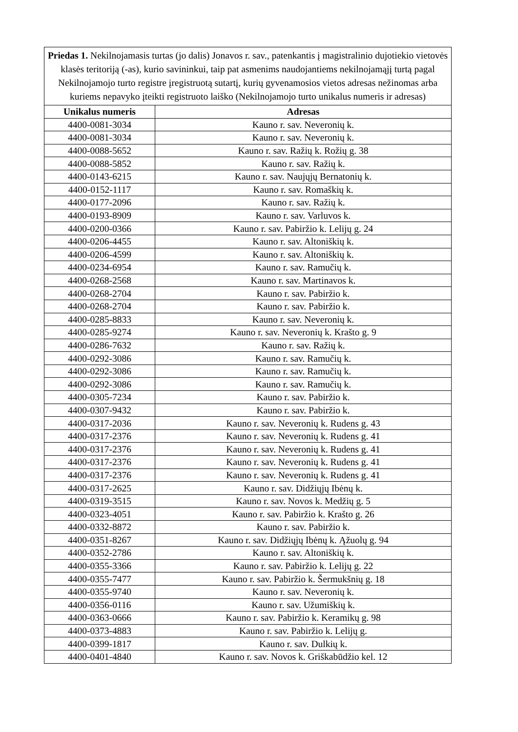| Priedas 1. Nekilnojamasis turtas (jo dalis) Jonavos r. sav., patenkantis į magistralinio dujotiekio vietovės klasės teritoriją (-as), kurio savininkui, taip pat asmenims naudojantiems nekilnojamąjį turtą pagal Nekilnojamojo turto registre įregistruotą sutartį, kurių gyvenamosios vietos adresas nežinomas arba kuriems nepavyko įteikti registruoto laiško (Nekilnojamojo turto unikalus numeris ir adresas) | |
| Unikalus numeris | Adresas |
| 4400-0081-3034 | Kauno r. sav. Neveronių k. |
| 4400-0081-3034 | Kauno r. sav. Neveronių k. |
| 4400-0088-5652 | Kauno r. sav. Ražių k. Rožių g. 38 |
| 4400-0088-5852 | Kauno r. sav. Ražių k. |
| 4400-0143-6215 | Kauno r. sav. Naujųjų Bernatonių k. |
| 4400-0152-1117 | Kauno r. sav. Romaškių k. |
| 4400-0177-2096 | Kauno r. sav. Ražių k. |
| 4400-0193-8909 | Kauno r. sav. Varluvos k. |
| 4400-0200-0366 | Kauno r. sav. Pabiržio k. Lelijų g. 24 |
| 4400-0206-4455 | Kauno r. sav. Altoniškių k. |
| 4400-0206-4599 | Kauno r. sav. Altoniškių k. |
| 4400-0234-6954 | Kauno r. sav. Ramučių k. |
| 4400-0268-2568 | Kauno r. sav. Martinavos k. |
| 4400-0268-2704 | Kauno r. sav. Pabiržio k. |
| 4400-0268-2704 | Kauno r. sav. Pabiržio k. |
| 4400-0285-8833 | Kauno r. sav. Neveronių k. |
| 4400-0285-9274 | Kauno r. sav. Neveronių k. Krašto g. 9 |
| 4400-0286-7632 | Kauno r. sav. Ražių k. |
| 4400-0292-3086 | Kauno r. sav. Ramučių k. |
| 4400-0292-3086 | Kauno r. sav. Ramučių k. |
| 4400-0292-3086 | Kauno r. sav. Ramučių k. |
| 4400-0305-7234 | Kauno r. sav. Pabiržio k. |
| 4400-0307-9432 | Kauno r. sav. Pabiržio k. |
| 4400-0317-2036 | Kauno r. sav. Neveronių k. Rudens g. 43 |
| 4400-0317-2376 | Kauno r. sav. Neveronių k. Rudens g. 41 |
| 4400-0317-2376 | Kauno r. sav. Neveronių k. Rudens g. 41 |
| 4400-0317-2376 | Kauno r. sav. Neveronių k. Rudens g. 41 |
| 4400-0317-2376 | Kauno r. sav. Neveronių k. Rudens g. 41 |
| 4400-0317-2625 | Kauno r. sav. Didžiųjų Ibėnų k. |
| 4400-0319-3515 | Kauno r. sav. Novos k. Medžių g. 5 |
| 4400-0323-4051 | Kauno r. sav. Pabiržio k. Krašto g. 26 |
| 4400-0332-8872 | Kauno r. sav. Pabiržio k. |
| 4400-0351-8267 | Kauno r. sav. Didžiųjų Ibėnų k. Ąžuolų g. 94 |
| 4400-0352-2786 | Kauno r. sav. Altoniškių k. |
| 4400-0355-3366 | Kauno r. sav. Pabiržio k. Lelijų g. 22 |
| 4400-0355-7477 | Kauno r. sav. Pabiržio k. Šermukšnių g. 18 |
| 4400-0355-9740 | Kauno r. sav. Neveronių k. |
| 4400-0356-0116 | Kauno r. sav. Užumiškių k. |
| 4400-0363-0666 | Kauno r. sav. Pabiržio k. Keramikų g. 98 |
| 4400-0373-4883 | Kauno r. sav. Pabiržio k. Lelijų g. |
| 4400-0399-1817 | Kauno r. sav. Dulkių k. |
| 4400-0401-4840 | Kauno r. sav. Novos k. Griškabūdžio kel. 12 |